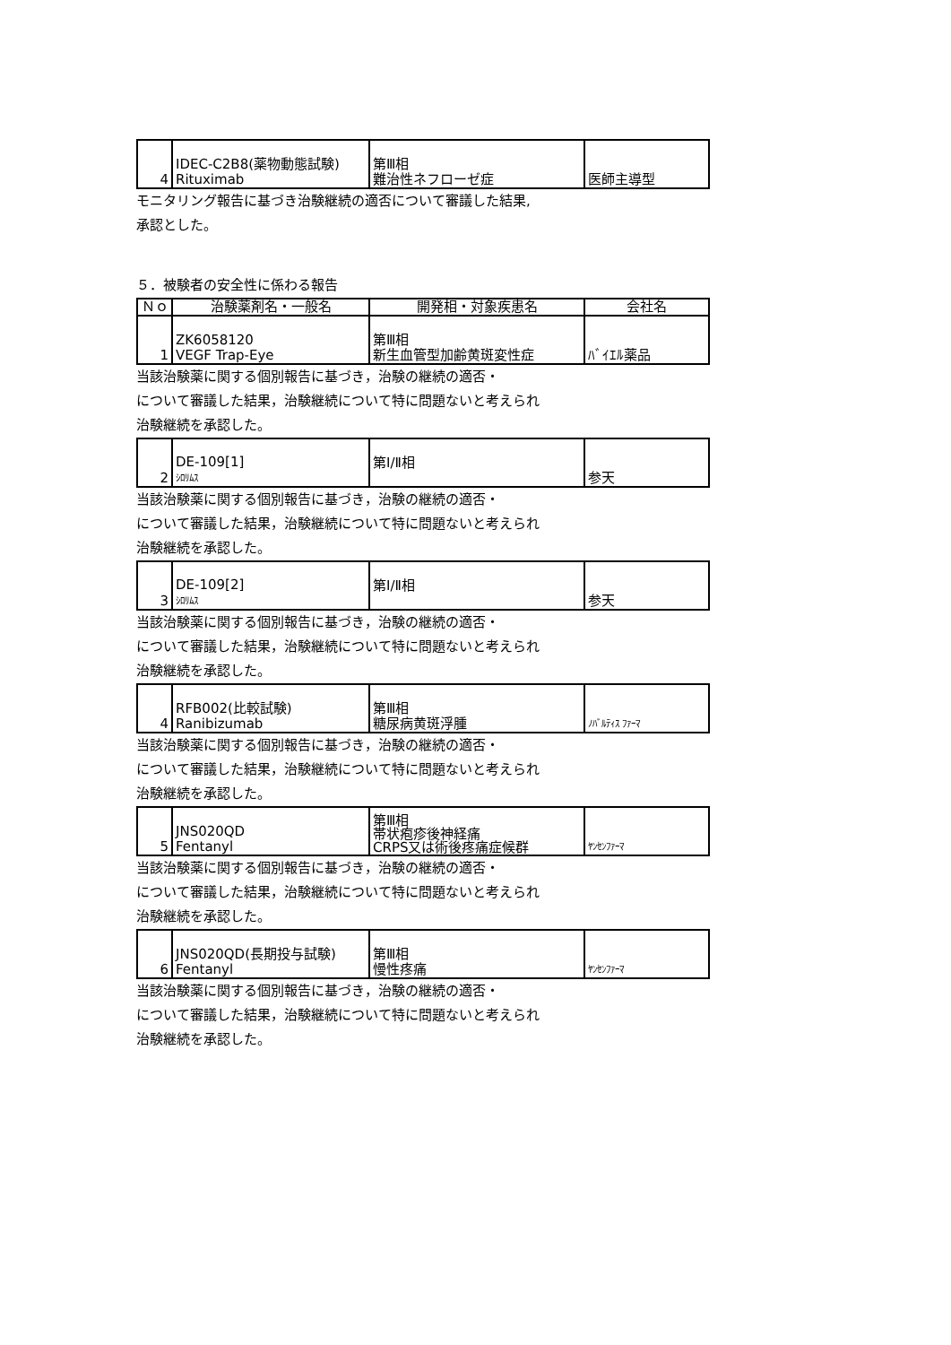| 4 | IDEC-C2B8(薬物動態試験) Rituximab | 第Ⅲ相 難治性ネフローゼ症 | 医師主導型 |
モニタリング報告に基づき治験継続の適否について審議した結果,
承認とした。
５．被験者の安全性に係わる報告
| Ｎｏ | 治験薬剤名・一般名 | 開発相・対象疾患名 | 会社名 |
| --- | --- | --- | --- |
| 1 | ZK6058120 VEGF Trap-Eye | 第Ⅲ相 新生血管型加齢黄斑変性症 | ﾊﾞｲｴﾙ薬品 |
当該治験薬に関する個別報告に基づき，治験の継続の適否・
について審議した結果，治験継続について特に問題ないと考えられ
治験継続を承認した。
| 2 | DE-109[1] ｼﾛﾘﾑｽ | 第Ⅰ/Ⅱ相 | 参天 |
当該治験薬に関する個別報告に基づき，治験の継続の適否・
について審議した結果，治験継続について特に問題ないと考えられ
治験継続を承認した。
| 3 | DE-109[2] ｼﾛﾘﾑｽ | 第Ⅰ/Ⅱ相 | 参天 |
当該治験薬に関する個別報告に基づき，治験の継続の適否・
について審議した結果，治験継続について特に問題ないと考えられ
治験継続を承認した。
| 4 | RFB002(比較試験) Ranibizumab | 第Ⅲ相 糖尿病黄斑浮腫 | ﾉﾊﾞﾙﾃｨｽ ﾌｧｰﾏ |
当該治験薬に関する個別報告に基づき，治験の継続の適否・
について審議した結果，治験継続について特に問題ないと考えられ
治験継続を承認した。
| 5 | JNS020QD Fentanyl | 第Ⅲ相 帯状疱疹後神経痛 CRPS又は術後疼痛症候群 | ﾔﾝｾﾝﾌｧｰﾏ |
当該治験薬に関する個別報告に基づき，治験の継続の適否・
について審議した結果，治験継続について特に問題ないと考えられ
治験継続を承認した。
| 6 | JNS020QD(長期投与試験) Fentanyl | 第Ⅲ相 慢性疼痛 | ﾔﾝｾﾝﾌｧｰﾏ |
当該治験薬に関する個別報告に基づき，治験の継続の適否・
について審議した結果，治験継続について特に問題ないと考えられ
治験継続を承認した。